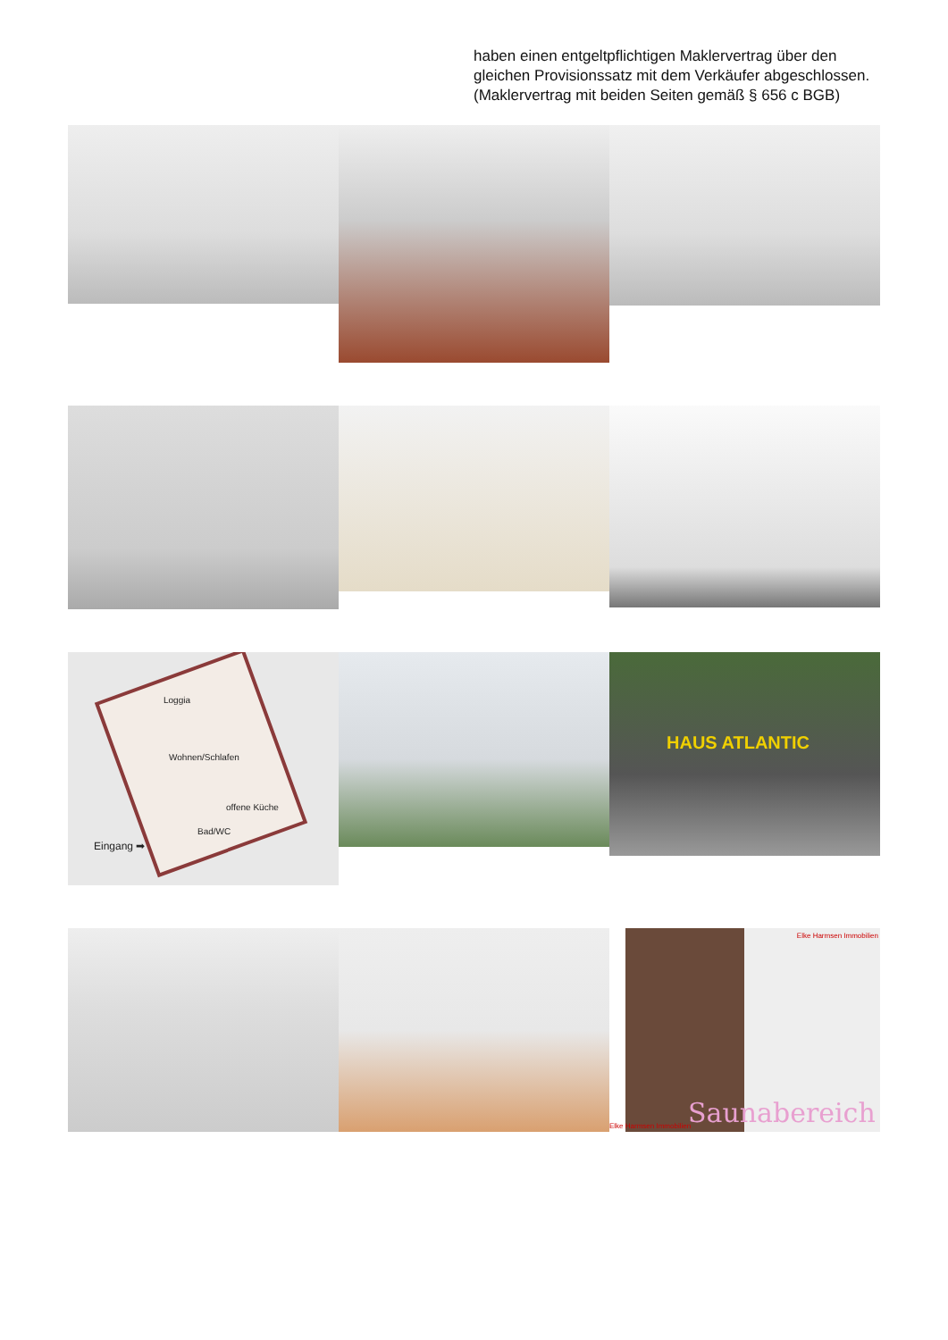haben einen entgeltpflichtigen Maklervertrag über den gleichen Provisionssatz mit dem Verkäufer abgeschlossen. (Maklervertrag mit beiden Seiten gemäß § 656 c BGB)
Loggia
Wohnen/Schlafen
offene Küche
Bad/WC
Eingang ➡
HAUS ATLANTIC
Elke Harmsen Immobilien
Elke Harmsen Immobilien Saunabereich